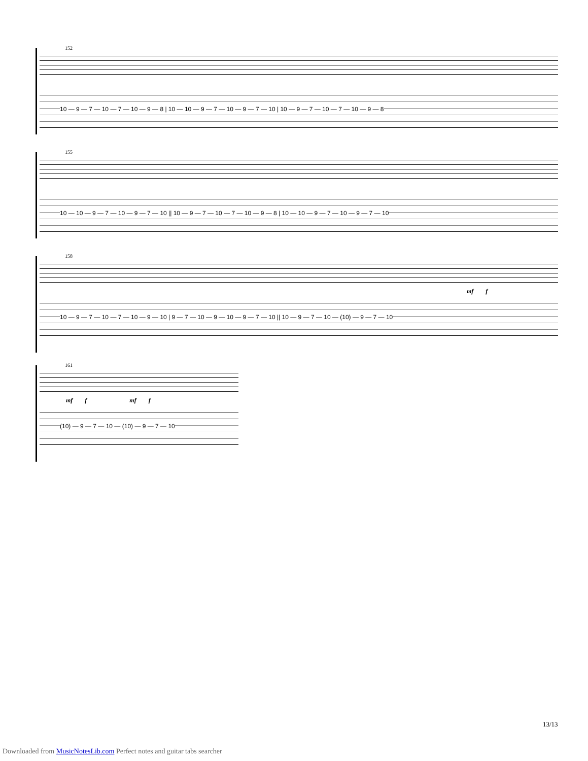152
10 — 9 — 7 — 10 — 7 — 10 — 9 — 8 | 10 — 10 — 9 — 7 — 10 — 9 — 7 — 10 | 10 — 9 — 7 — 10 — 7 — 10 — 9 — 8
155
10 — 10 — 9 — 7 — 10 — 9 — 7 — 10 || 10 — 9 — 7 — 10 — 7 — 10 — 9 — 8 | 10 — 10 — 9 — 7 — 10 — 9 — 7 — 10
158
mf f
10 — 9 — 7 — 10 — 7 — 10 — 9 — 10 | 9 — 7 — 10 — 9 — 10 — 9 — 7 — 10 || 10 — 9 — 7 — 10 — (10) — 9 — 7 — 10
161
mf f mf f
(10) — 9 — 7 — 10 — (10) — 9 — 7 — 10
13/13
Downloaded from MusicNotesLib.com Perfect notes and guitar tabs searcher